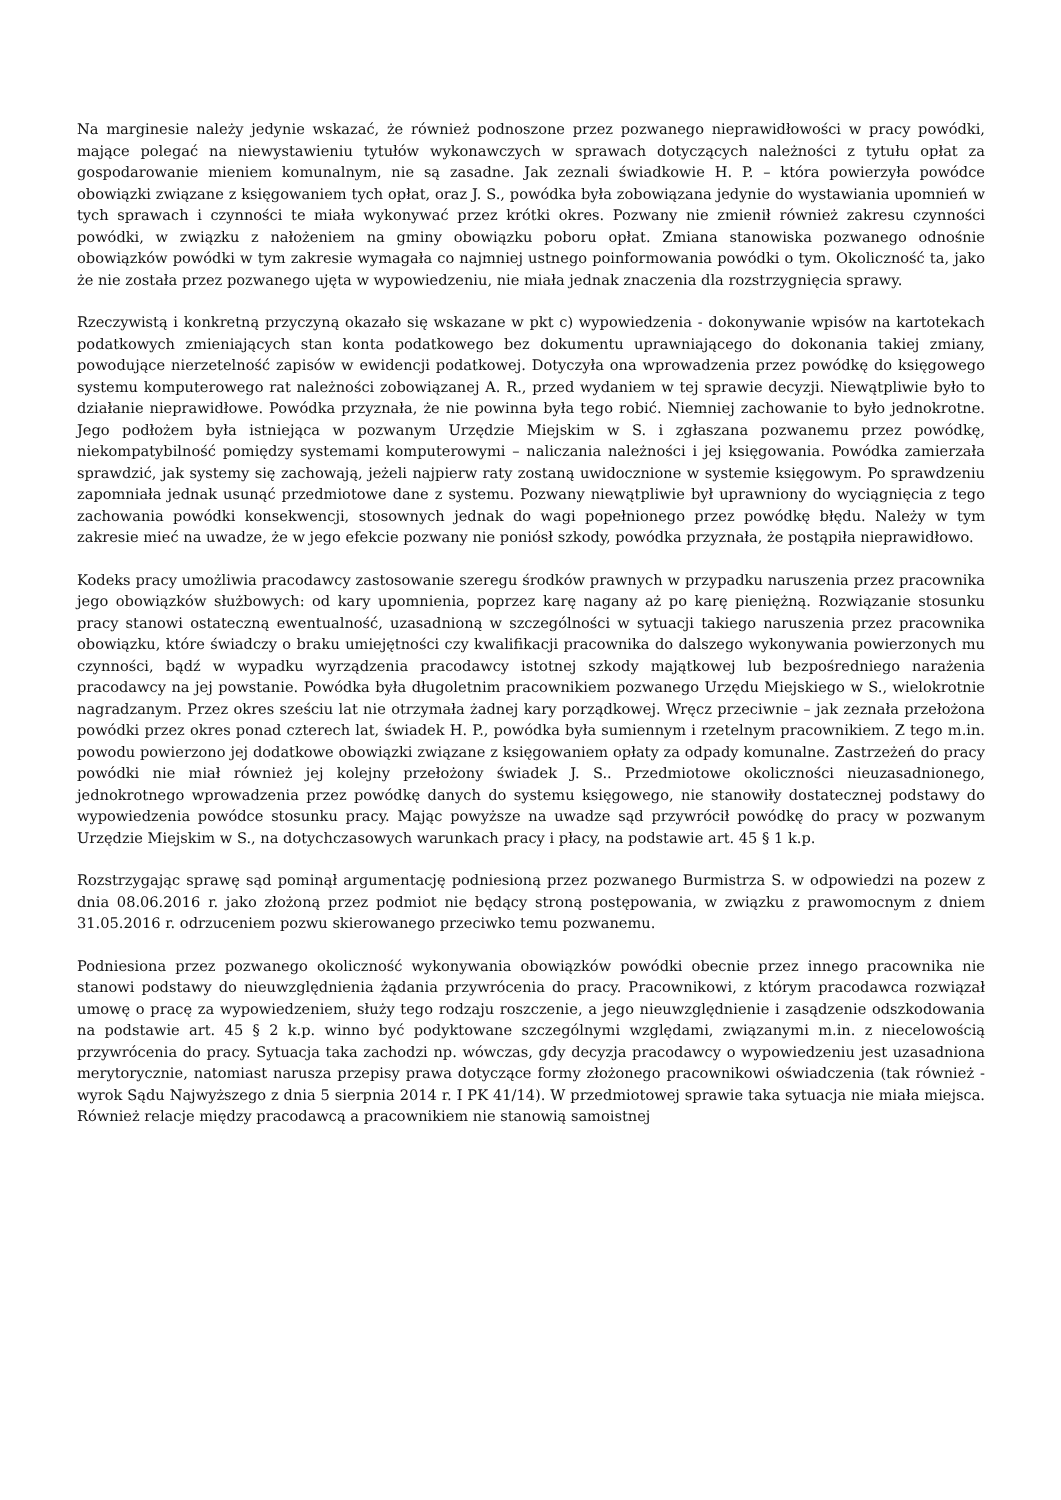Na marginesie należy jedynie wskazać, że również podnoszone przez pozwanego nieprawidłowości w pracy powódki, mające polegać na niewystawieniu tytułów wykonawczych w sprawach dotyczących należności z tytułu opłat za gospodarowanie mieniem komunalnym, nie są zasadne. Jak zeznali świadkowie H. P. – która powierzyła powódce obowiązki związane z księgowaniem tych opłat, oraz J. S., powódka była zobowiązana jedynie do wystawiania upomnień w tych sprawach i czynności te miała wykonywać przez krótki okres. Pozwany nie zmienił również zakresu czynności powódki, w związku z nałożeniem na gminy obowiązku poboru opłat. Zmiana stanowiska pozwanego odnośnie obowiązków powódki w tym zakresie wymagała co najmniej ustnego poinformowania powódki o tym. Okoliczność ta, jako że nie została przez pozwanego ujęta w wypowiedzeniu, nie miała jednak znaczenia dla rozstrzygnięcia sprawy.
Rzeczywistą i konkretną przyczyną okazało się wskazane w pkt c) wypowiedzenia - dokonywanie wpisów na kartotekach podatkowych zmieniających stan konta podatkowego bez dokumentu uprawniającego do dokonania takiej zmiany, powodujące nierzetelność zapisów w ewidencji podatkowej. Dotyczyła ona wprowadzenia przez powódkę do księgowego systemu komputerowego rat należności zobowiązanej A. R., przed wydaniem w tej sprawie decyzji. Niewątpliwie było to działanie nieprawidłowe. Powódka przyznała, że nie powinna była tego robić. Niemniej zachowanie to było jednokrotne. Jego podłożem była istniejąca w pozwanym Urzędzie Miejskim w S. i zgłaszana pozwanemu przez powódkę, niekompatybilność pomiędzy systemami komputerowymi – naliczania należności i jej księgowania. Powódka zamierzała sprawdzić, jak systemy się zachowają, jeżeli najpierw raty zostaną uwidocznione w systemie księgowym. Po sprawdzeniu zapomniała jednak usunąć przedmiotowe dane z systemu. Pozwany niewątpliwie był uprawniony do wyciągnięcia z tego zachowania powódki konsekwencji, stosownych jednak do wagi popełnionego przez powódkę błędu. Należy w tym zakresie mieć na uwadze, że w jego efekcie pozwany nie poniósł szkody, powódka przyznała, że postąpiła nieprawidłowo.
Kodeks pracy umożliwia pracodawcy zastosowanie szeregu środków prawnych w przypadku naruszenia przez pracownika jego obowiązków służbowych: od kary upomnienia, poprzez karę nagany aż po karę pieniężną. Rozwiązanie stosunku pracy stanowi ostateczną ewentualność, uzasadnioną w szczególności w sytuacji takiego naruszenia przez pracownika obowiązku, które świadczy o braku umiejętności czy kwalifikacji pracownika do dalszego wykonywania powierzonych mu czynności, bądź w wypadku wyrządzenia pracodawcy istotnej szkody majątkowej lub bezpośredniego narażenia pracodawcy na jej powstanie. Powódka była długoletnim pracownikiem pozwanego Urzędu Miejskiego w S., wielokrotnie nagradzanym. Przez okres sześciu lat nie otrzymała żadnej kary porządkowej. Wręcz przeciwnie – jak zeznała przełożona powódki przez okres ponad czterech lat, świadek H. P., powódka była sumiennym i rzetelnym pracownikiem. Z tego m.in. powodu powierzono jej dodatkowe obowiązki związane z księgowaniem opłaty za odpady komunalne. Zastrzeżeń do pracy powódki nie miał również jej kolejny przełożony świadek J. S.. Przedmiotowe okoliczności nieuzasadnionego, jednokrotnego wprowadzenia przez powódkę danych do systemu księgowego, nie stanowiły dostatecznej podstawy do wypowiedzenia powódce stosunku pracy. Mając powyższe na uwadze sąd przywrócił powódkę do pracy w pozwanym Urzędzie Miejskim w S., na dotychczasowych warunkach pracy i płacy, na podstawie art. 45 § 1 k.p.
Rozstrzygając sprawę sąd pominął argumentację podniesioną przez pozwanego Burmistrza S. w odpowiedzi na pozew z dnia 08.06.2016 r. jako złożoną przez podmiot nie będący stroną postępowania, w związku z prawomocnym z dniem 31.05.2016 r. odrzuceniem pozwu skierowanego przeciwko temu pozwanemu.
Podniesiona przez pozwanego okoliczność wykonywania obowiązków powódki obecnie przez innego pracownika nie stanowi podstawy do nieuwzględnienia żądania przywrócenia do pracy. Pracownikowi, z którym pracodawca rozwiązał umowę o pracę za wypowiedzeniem, służy tego rodzaju roszczenie, a jego nieuwzględnienie i zasądzenie odszkodowania na podstawie art. 45 § 2 k.p. winno być podyktowane szczególnymi względami, związanymi m.in. z niecelowością przywrócenia do pracy. Sytuacja taka zachodzi np. wówczas, gdy decyzja pracodawcy o wypowiedzeniu jest uzasadniona merytorycznie, natomiast narusza przepisy prawa dotyczące formy złożonego pracownikowi oświadczenia (tak również - wyrok Sądu Najwyższego z dnia 5 sierpnia 2014 r. I PK 41/14). W przedmiotowej sprawie taka sytuacja nie miała miejsca. Również relacje między pracodawcą a pracownikiem nie stanowią samoistnej